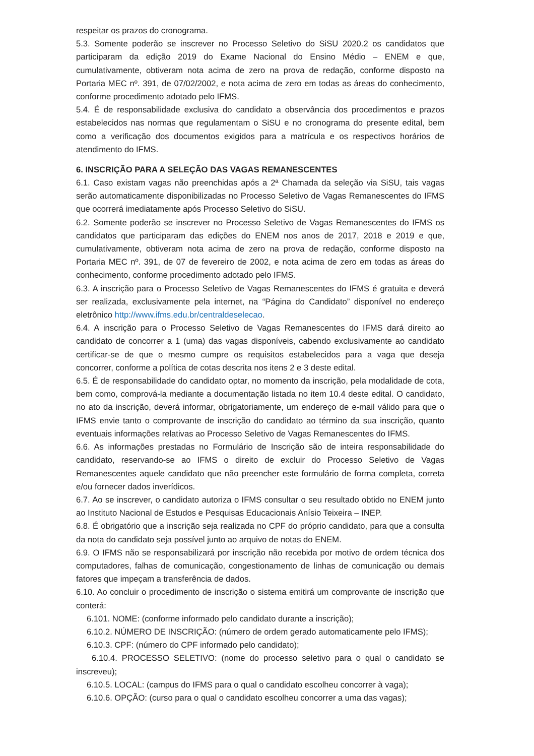respeitar os prazos do cronograma.
5.3. Somente poderão se inscrever no Processo Seletivo do SiSU 2020.2 os candidatos que participaram da edição 2019 do Exame Nacional do Ensino Médio – ENEM e que, cumulativamente, obtiveram nota acima de zero na prova de redação, conforme disposto na Portaria MEC nº. 391, de 07/02/2002, e nota acima de zero em todas as áreas do conhecimento, conforme procedimento adotado pelo IFMS.
5.4. É de responsabilidade exclusiva do candidato a observância dos procedimentos e prazos estabelecidos nas normas que regulamentam o SiSU e no cronograma do presente edital, bem como a verificação dos documentos exigidos para a matrícula e os respectivos horários de atendimento do IFMS.
6. INSCRIÇÃO PARA A SELEÇÃO DAS VAGAS REMANESCENTES
6.1. Caso existam vagas não preenchidas após a 2ª Chamada da seleção via SiSU, tais vagas serão automaticamente disponibilizadas no Processo Seletivo de Vagas Remanescentes do IFMS que ocorrerá imediatamente após Processo Seletivo do SiSU.
6.2. Somente poderão se inscrever no Processo Seletivo de Vagas Remanescentes do IFMS os candidatos que participaram das edições do ENEM nos anos de 2017, 2018 e 2019 e que, cumulativamente, obtiveram nota acima de zero na prova de redação, conforme disposto na Portaria MEC nº. 391, de 07 de fevereiro de 2002, e nota acima de zero em todas as áreas do conhecimento, conforme procedimento adotado pelo IFMS.
6.3. A inscrição para o Processo Seletivo de Vagas Remanescentes do IFMS é gratuita e deverá ser realizada, exclusivamente pela internet, na “Página do Candidato” disponível no endereço eletrônico http://www.ifms.edu.br/centraldeselecao.
6.4. A inscrição para o Processo Seletivo de Vagas Remanescentes do IFMS dará direito ao candidato de concorrer a 1 (uma) das vagas disponíveis, cabendo exclusivamente ao candidato certificar-se de que o mesmo cumpre os requisitos estabelecidos para a vaga que deseja concorrer, conforme a política de cotas descrita nos itens 2 e 3 deste edital.
6.5. É de responsabilidade do candidato optar, no momento da inscrição, pela modalidade de cota, bem como, comprová-la mediante a documentação listada no item 10.4 deste edital. O candidato, no ato da inscrição, deverá informar, obrigatoriamente, um endereço de e-mail válido para que o IFMS envie tanto o comprovante de inscrição do candidato ao término da sua inscrição, quanto eventuais informações relativas ao Processo Seletivo de Vagas Remanescentes do IFMS.
6.6. As informações prestadas no Formulário de Inscrição são de inteira responsabilidade do candidato, reservando-se ao IFMS o direito de excluir do Processo Seletivo de Vagas Remanescentes aquele candidato que não preencher este formulário de forma completa, correta e/ou fornecer dados inverídicos.
6.7. Ao se inscrever, o candidato autoriza o IFMS consultar o seu resultado obtido no ENEM junto ao Instituto Nacional de Estudos e Pesquisas Educacionais Anísio Teixeira – INEP.
6.8. É obrigatório que a inscrição seja realizada no CPF do próprio candidato, para que a consulta da nota do candidato seja possível junto ao arquivo de notas do ENEM.
6.9. O IFMS não se responsabilizará por inscrição não recebida por motivo de ordem técnica dos computadores, falhas de comunicação, congestionamento de linhas de comunicação ou demais fatores que impeçam a transferência de dados.
6.10. Ao concluir o procedimento de inscrição o sistema emitirá um comprovante de inscrição que conterá:
6.101. NOME: (conforme informado pelo candidato durante a inscrição);
6.10.2. NÚMERO DE INSCRIÇÃO: (número de ordem gerado automaticamente pelo IFMS);
6.10.3. CPF: (número do CPF informado pelo candidato);
6.10.4. PROCESSO SELETIVO: (nome do processo seletivo para o qual o candidato se inscreveu);
6.10.5. LOCAL: (campus do IFMS para o qual o candidato escolheu concorrer à vaga);
6.10.6. OPÇÃO: (curso para o qual o candidato escolheu concorrer a uma das vagas);